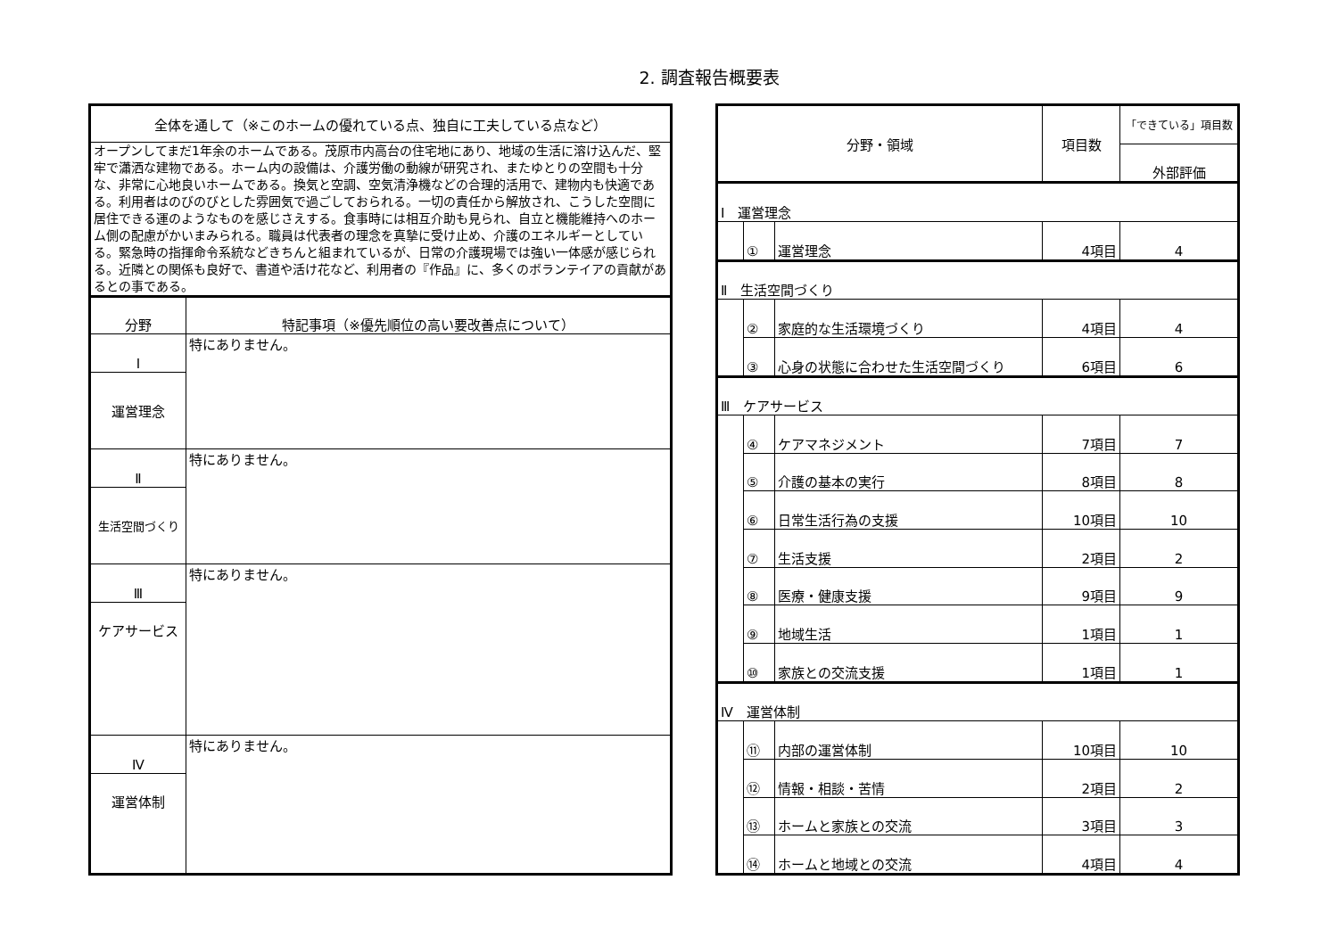2. 調査報告概要表
| 全体を通して（※このホームの優れている点、独自に工夫している点など） | |
| --- | --- |
| オープンしてまだ1年余のホームである。茂原市内高台の住宅地にあり、地域の生活に溶け込んだ、堅牢で瀟洒な建物である。ホーム内の設備は、介護労働の動線が研究され、またゆとりの空間も十分な、非常に心地良いホームである。換気と空調、空気清浄機などの合理的活用で、建物内も快適である。利用者はのびのびとした雰囲気で過ごしておられる。一切の責任から解放され、こうした空間に居住できる運のようなものを感じさえする。食事時には相互介助も見られ、自立と機能維持へのホーム側の配慮がかいまみられる。職員は代表者の理念を真摯に受け止め、介護のエネルギーとしている。緊急時の指揮命令系統などきちんと組まれているが、日常の介護現場では強い一体感が感じられる。近隣との関係も良好で、書道や活け花など、利用者の『作品』に、多くのボランテイアの貢献があるとの事である。 | |
| 分野 | 特記事項（※優先順位の高い要改善点について） |
| Ⅰ | 特にありません。 |
| 運営理念 | |
| Ⅱ | 特にありません。 |
| 生活空間づくり | |
| Ⅲ | 特にありません。 |
| ケアサービス | |
| Ⅳ | 特にありません。 |
| 運営体制 | |
| 分野・領域 | | | 項目数 | 「できている」項目数 |
| --- | --- | --- | --- | --- |
| | | | | 外部評価 |
| Ⅰ 運営理念 | | | | |
| | ① | 運営理念 | 4項目 | 4 |
| Ⅱ 生活空間づくり | | | | |
| | ② | 家庭的な生活環境づくり | 4項目 | 4 |
| | ③ | 心身の状態に合わせた生活空間づくり | 6項目 | 6 |
| Ⅲ ケアサービス | | | | |
| | ④ | ケアマネジメント | 7項目 | 7 |
| | ⑤ | 介護の基本の実行 | 8項目 | 8 |
| | ⑥ | 日常生活行為の支援 | 10項目 | 10 |
| | ⑦ | 生活支援 | 2項目 | 2 |
| | ⑧ | 医療・健康支援 | 9項目 | 9 |
| | ⑨ | 地域生活 | 1項目 | 1 |
| | ⑩ | 家族との交流支援 | 1項目 | 1 |
| Ⅳ 運営体制 | | | | |
| | ⑪ | 内部の運営体制 | 10項目 | 10 |
| | ⑫ | 情報・相談・苦情 | 2項目 | 2 |
| | ⑬ | ホームと家族との交流 | 3項目 | 3 |
| | ⑭ | ホームと地域との交流 | 4項目 | 4 |